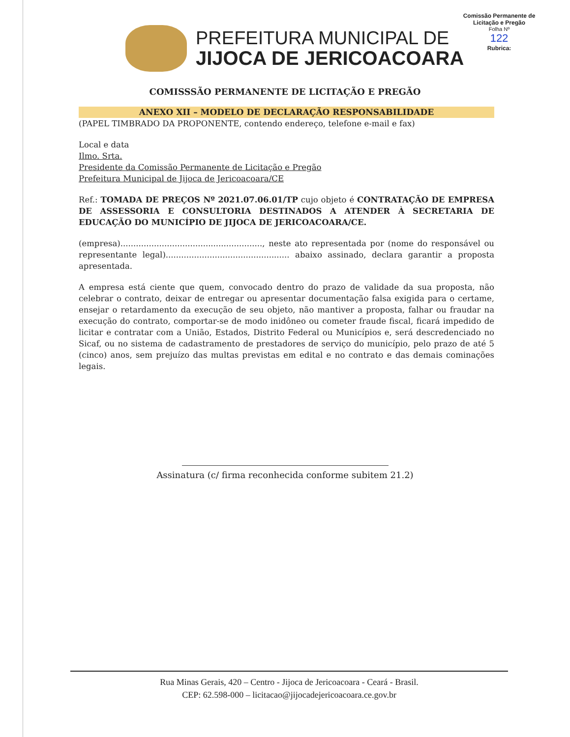Comissão Permanente de Licitação e Pregão
Folha Nº
122
Rubrica:
PREFEITURA MUNICIPAL DE
JIJOCA DE JERICOACOARA
COMISSSÃO PERMANENTE DE LICITAÇÃO E PREGÃO
ANEXO XII – MODELO DE DECLARAÇÃO RESPONSABILIDADE
(PAPEL TIMBRADO DA PROPONENTE, contendo endereço, telefone e-mail e fax)
Local e data
Ilmo. Srta.
Presidente da Comissão Permanente de Licitação e Pregão
Prefeitura Municipal de Jijoca de Jericoacoara/CE
Ref.: TOMADA DE PREÇOS Nº 2021.07.06.01/TP cujo objeto é CONTRATAÇÃO DE EMPRESA DE ASSESSORIA E CONSULTORIA DESTINADOS A ATENDER À SECRETARIA DE EDUCAÇÃO DO MUNICÍPIO DE JIJOCA DE JERICOACOARA/CE.
(empresa)......................................................., neste ato representada por (nome do responsável ou representante legal)................................................ abaixo assinado, declara garantir a proposta apresentada.
A empresa está ciente que quem, convocado dentro do prazo de validade da sua proposta, não celebrar o contrato, deixar de entregar ou apresentar documentação falsa exigida para o certame, ensejar o retardamento da execução de seu objeto, não mantiver a proposta, falhar ou fraudar na execução do contrato, comportar-se de modo inidôneo ou cometer fraude fiscal, ficará impedido de licitar e contratar com a União, Estados, Distrito Federal ou Municípios e, será descredenciado no Sicaf, ou no sistema de cadastramento de prestadores de serviço do município, pelo prazo de até 5 (cinco) anos, sem prejuízo das multas previstas em edital e no contrato e das demais cominações legais.
Assinatura (c/ firma reconhecida conforme subitem 21.2)
Rua Minas Gerais, 420 – Centro - Jijoca de Jericoacoara - Ceará - Brasil.
CEP: 62.598-000 – licitacao@jijocadejericoacoara.ce.gov.br